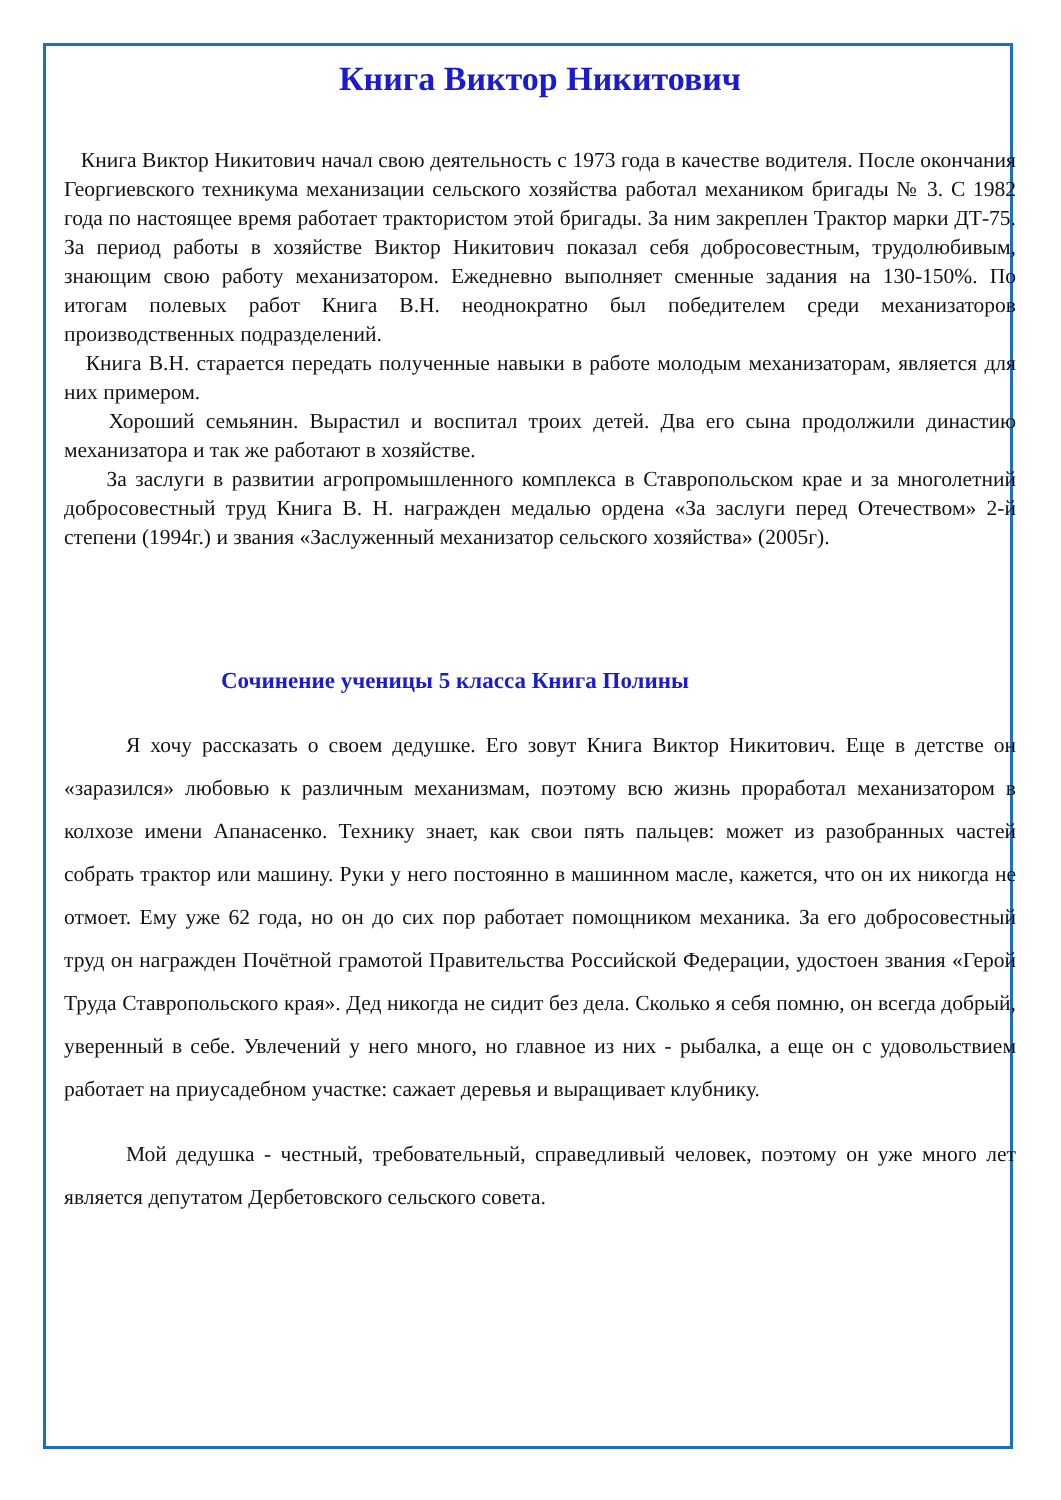Книга Виктор Никитович
Книга Виктор Никитович начал свою деятельность с 1973 года в качестве водителя. После окончания Георгиевского техникума механизации сельского хозяйства работал механиком бригады № 3. С 1982 года по настоящее время работает трактористом этой бригады. За ним закреплен Трактор марки ДТ-75. За период работы в хозяйстве Виктор Никитович показал себя добросовестным, трудолюбивым, знающим свою работу механизатором. Ежедневно выполняет сменные задания на 130-150%. По итогам полевых работ Книга В.Н. неоднократно был победителем среди механизаторов производственных подразделений.
Книга В.Н. старается передать полученные навыки в работе молодым механизаторам, является для них примером.
Хороший семьянин. Вырастил и воспитал троих детей. Два его сына продолжили династию механизатора и так же работают в хозяйстве.
За заслуги в развитии агропромышленного комплекса в Ставропольском крае и за многолетний добросовестный труд Книга В. Н. награжден медалью ордена «За заслуги перед Отечеством» 2-й степени (1994г.) и звания «Заслуженный механизатор сельского хозяйства» (2005г).
Сочинение ученицы 5 класса Книга Полины
Я хочу рассказать о своем дедушке. Его зовут Книга Виктор Никитович. Еще в детстве он «заразился» любовью к различным механизмам, поэтому всю жизнь проработал механизатором в колхозе имени Апанасенко. Технику знает, как свои пять пальцев: может из разобранных частей собрать трактор или машину. Руки у него постоянно в машинном масле, кажется, что он их никогда не отмоет. Ему уже 62 года, но он до сих пор работает помощником механика. За его добросовестный труд он награжден Почётной грамотой Правительства Российской Федерации, удостоен звания «Герой Труда Ставропольского края». Дед никогда не сидит без дела. Сколько я себя помню, он всегда добрый, уверенный в себе. Увлечений у него много, но главное из них - рыбалка, а еще он с удовольствием работает на приусадебном участке: сажает деревья и выращивает клубнику.
Мой дедушка - честный, требовательный, справедливый человек, поэтому он уже много лет является депутатом Дербетовского сельского совета.